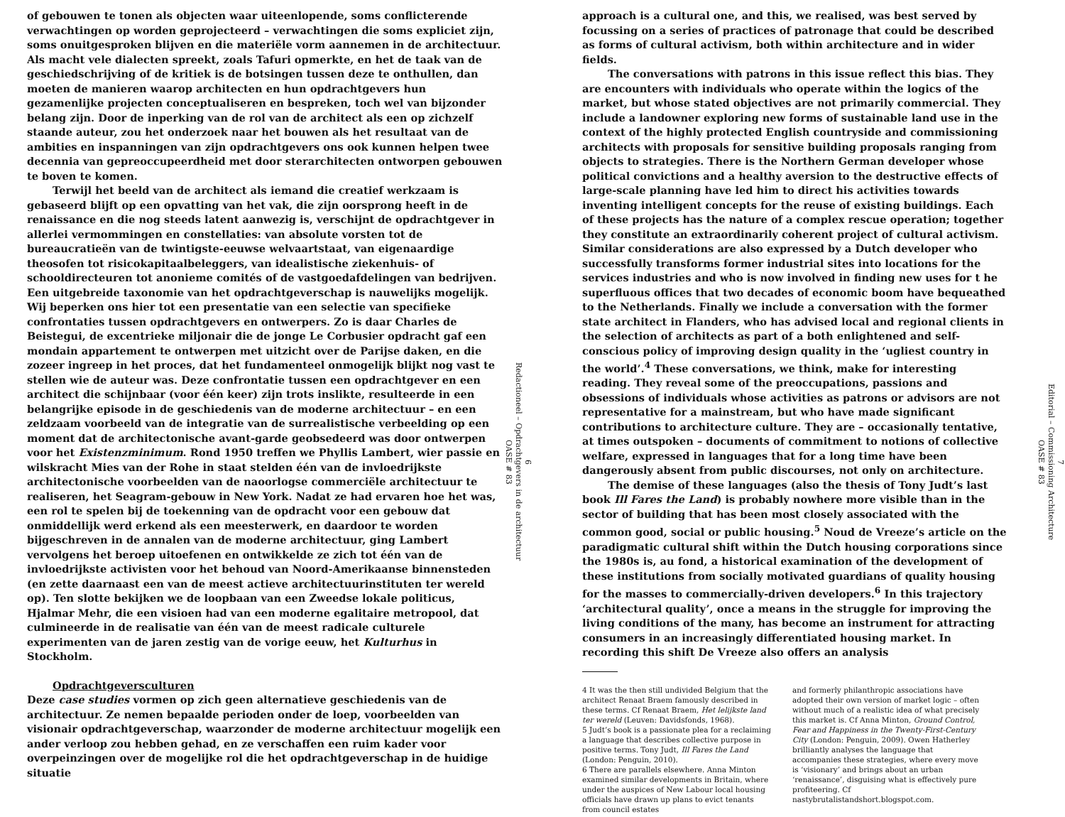of gebouwen te tonen als objecten waar uiteenlopende, soms conflicterende verwachtingen op worden geprojecteerd – verwachtingen die soms expliciet zijn, soms onuitgesproken blijven en die materiële vorm aannemen in de architectuur. Als macht vele dialecten spreekt, zoals Tafuri opmerkte, en het de taak van de geschiedschrijving of de kritiek is de botsingen tussen deze te onthullen, dan moeten de manieren waarop architecten en hun opdrachtgevers hun gezamenlijke projecten conceptualiseren en bespreken, toch wel van bijzonder belang zijn. Door de inperking van de rol van de architect als een op zichzelf staande auteur, zou het onderzoek naar het bouwen als het resultaat van de ambities en inspanningen van zijn opdrachtgevers ons ook kunnen helpen twee decennia van gepreoccupeerdheid met door sterarchitecten ontworpen gebouwen te boven te komen.
Terwijl het beeld van de architect als iemand die creatief werkzaam is gebaseerd blijft op een opvatting van het vak, die zijn oorsprong heeft in de renaissance en die nog steeds latent aanwezig is, verschijnt de opdrachtgever in allerlei vermommingen en constellaties: van absolute vorsten tot de bureaucratieën van de twintigste-eeuwse welvaartstaat, van eigenaardige theosofen tot risicokapitaalbeleggers, van idealistische ziekenhuis- of schooldirecteuren tot anonieme comités of de vastgoedafdelingen van bedrijven. Een uitgebreide taxonomie van het opdrachtgeverschap is nauwelijks mogelijk. Wij beperken ons hier tot een presentatie van een selectie van specifieke confrontaties tussen opdrachtgevers en ontwerpers. Zo is daar Charles de Beistegui, de excentrieke miljonair die de jonge Le Corbusier opdracht gaf een mondain appartement te ontwerpen met uitzicht over de Parijse daken, en die zozeer ingreep in het proces, dat het fundamenteel onmogelijk blijkt nog vast te stellen wie de auteur was. Deze confrontatie tussen een opdrachtgever en een architect die schijnbaar (voor één keer) zijn trots inslikte, resulteerde in een belangrijke episode in de geschiedenis van de moderne architectuur – en een zeldzaam voorbeeld van de integratie van de surrealistische verbeelding op een moment dat de architectonische avant-garde geobsedeerd was door ontwerpen voor het Existenzminimum. Rond 1950 treffen we Phyllis Lambert, wier passie en wilskracht Mies van der Rohe in staat stelden één van de invloedrijkste architectonische voorbeelden van de naoorlogse commerciële architectuur te realiseren, het Seagram-gebouw in New York. Nadat ze had ervaren hoe het was, een rol te spelen bij de toekenning van de opdracht voor een gebouw dat onmiddellijk werd erkend als een meesterwerk, en daardoor te worden bijgeschreven in de annalen van de moderne architectuur, ging Lambert vervolgens het beroep uitoefenen en ontwikkelde ze zich tot één van de invloedrijkste activisten voor het behoud van Noord-Amerikaanse binnensteden (en zette daarnaast een van de meest actieve architectuurinstituten ter wereld op). Ten slotte bekijken we de loopbaan van een Zweedse lokale politicus, Hjalmar Mehr, die een visioen had van een moderne egalitaire metropool, dat culmineerde in de realisatie van één van de meest radicale culturele experimenten van de jaren zestig van de vorige eeuw, het Kulturhus in Stockholm.
Opdrachtgeversculturen
Deze case studies vormen op zich geen alternatieve geschiedenis van de architectuur. Ze nemen bepaalde perioden onder de loep, voorbeelden van visionair opdrachtgeverschap, waarzonder de moderne architectuur mogelijk een ander verloop zou hebben gehad, en ze verschaffen een ruim kader voor overpeinzingen over de mogelijke rol die het opdrachtgeverschap in de huidige situatie
6
Redactioneel – Opdrachtgevers in de architectuur
OASE # 83
approach is a cultural one, and this, we realised, was best served by focussing on a series of practices of patronage that could be described as forms of cultural activism, both within architecture and in wider fields.
The conversations with patrons in this issue reflect this bias. They are encounters with individuals who operate within the logics of the market, but whose stated objectives are not primarily commercial. They include a landowner exploring new forms of sustainable land use in the context of the highly protected English countryside and commissioning architects with proposals for sensitive building proposals ranging from objects to strategies. There is the Northern German developer whose political convictions and a healthy aversion to the destructive effects of large-scale planning have led him to direct his activities towards inventing intelligent concepts for the reuse of existing buildings. Each of these projects has the nature of a complex rescue operation; together they constitute an extraordinarily coherent project of cultural activism. Similar considerations are also expressed by a Dutch developer who successfully transforms former industrial sites into locations for the services industries and who is now involved in finding new uses for t he superfluous offices that two decades of economic boom have bequeathed to the Netherlands. Finally we include a conversation with the former state architect in Flanders, who has advised local and regional clients in the selection of architects as part of a both enlightened and self-conscious policy of improving design quality in the ‘ugliest country in the world’.<sup>4</sup> These conversations, we think, make for interesting reading. They reveal some of the preoccupations, passions and obsessions of individuals whose activities as patrons or advisors are not representative for a mainstream, but who have made significant contributions to architecture culture. They are – occasionally tentative, at times outspoken – documents of commitment to notions of collective welfare, expressed in languages that for a long time have been dangerously absent from public discourses, not only on architecture.
The demise of these languages (also the thesis of Tony Judt’s last book Ill Fares the Land) is probably nowhere more visible than in the sector of building that has been most closely associated with the common good, social or public housing.<sup>5</sup> Noud de Vreeze’s article on the paradigmatic cultural shift within the Dutch housing corporations since the 1980s is, au fond, a historical examination of the development of these institutions from socially motivated guardians of quality housing for the masses to commercially-driven developers.<sup>6</sup> In this trajectory ‘architectural quality’, once a means in the struggle for improving the living conditions of the many, has become an instrument for attracting consumers in an increasingly differentiated housing market. In recording this shift De Vreeze also offers an analysis
4 It was the then still undivided Belgium that the architect Renaat Braem famously described in these terms. Cf Renaat Braem, Het lelijkste land ter wereld (Leuven: Davidsfonds, 1968).
5 Judt’s book is a passionate plea for a reclaiming a language that describes collective purpose in positive terms. Tony Judt, Ill Fares the Land (London: Penguin, 2010).
6 There are parallels elsewhere. Anna Minton examined similar developments in Britain, where under the auspices of New Labour local housing officials have drawn up plans to evict tenants from council estates
and formerly philanthropic associations have adopted their own version of market logic – often without much of a realistic idea of what precisely this market is. Cf Anna Minton, Ground Control, Fear and Happiness in the Twenty-First-Century City (London: Penguin, 2009). Owen Hatherley brilliantly analyses the language that accompanies these strategies, where every move is ‘visionary’ and brings about an urban ‘renaissance’, disguising what is effectively pure profiteering. Cf nastybrutalistandshort.blogspot.com.
7
Editorial – Commissioning Architecture
OASE # 83